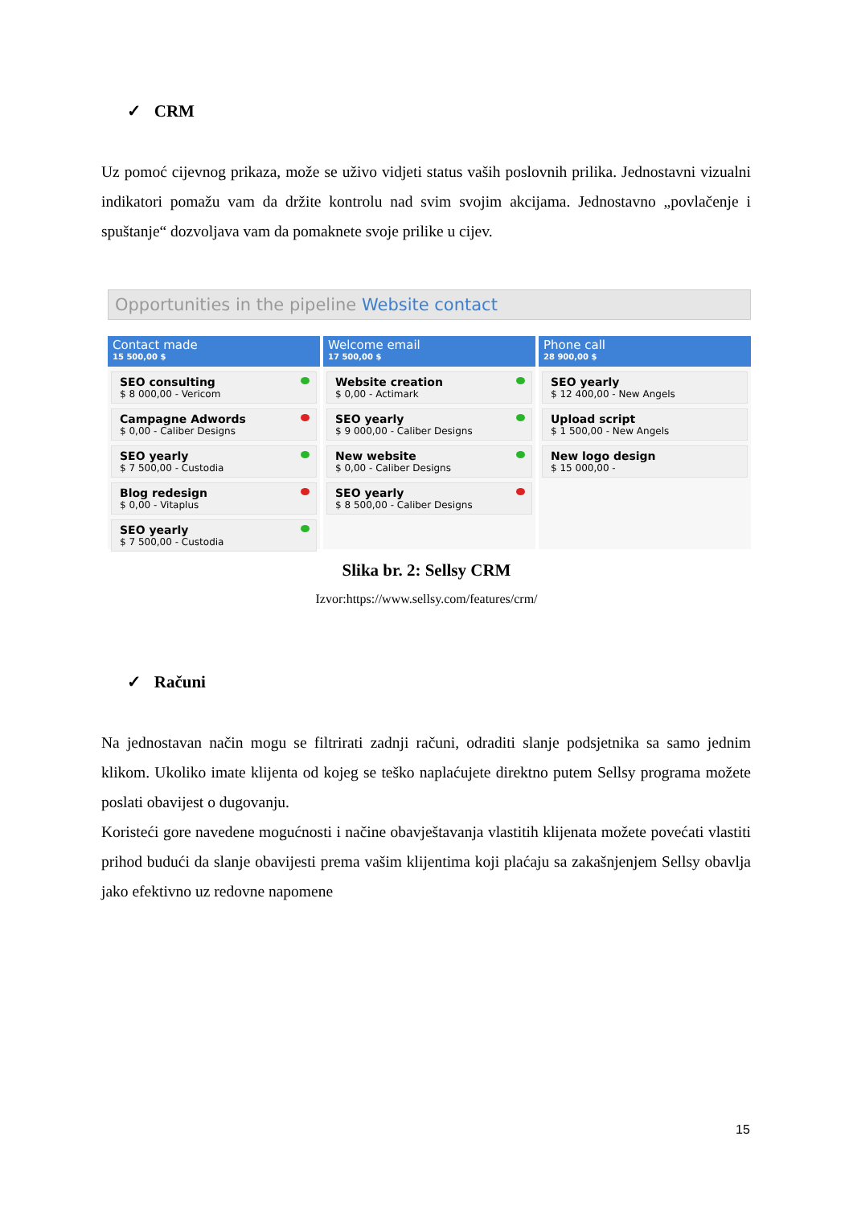✓ CRM
Uz pomoć cijevnog prikaza, može se uživo vidjeti status vaših poslovnih prilika. Jednostavni vizualni indikatori pomažu vam da držite kontrolu nad svim svojim akcijama. Jednostavno „povlačenje i spuštanje“ dozvoljava vam da pomaknete svoje prilike u cijev.
Opportunities in the pipeline Website contact
Contact made
15 500,00 $
SEO consulting
$ 8 000,00 - Vericom
Campagne Adwords
$ 0,00 - Caliber Designs
SEO yearly
$ 7 500,00 - Custodia
Blog redesign
$ 0,00 - Vitaplus
SEO yearly
$ 7 500,00 - Custodia
Welcome email
17 500,00 $
Website creation
$ 0,00 - Actimark
SEO yearly
$ 9 000,00 - Caliber Designs
New website
$ 0,00 - Caliber Designs
SEO yearly
$ 8 500,00 - Caliber Designs
Phone call
28 900,00 $
SEO yearly
$ 12 400,00 - New Angels
Upload script
$ 1 500,00 - New Angels
New logo design
$ 15 000,00 -
Slika br. 2: Sellsy CRM
Izvor:https://www.sellsy.com/features/crm/
✓ Računi
Na jednostavan način mogu se filtrirati zadnji računi, odraditi slanje podsjetnika sa samo jednim klikom. Ukoliko imate klijenta od kojeg se teško naplaćujete direktno putem Sellsy programa možete poslati obavijest o dugovanju.
Koristeći gore navedene mogućnosti i načine obavještavanja vlastitih klijenata možete povećati vlastiti prihod budući da slanje obavijesti prema vašim klijentima koji plaćaju sa zakašnjenjem Sellsy obavlja jako efektivno uz redovne napomene
15